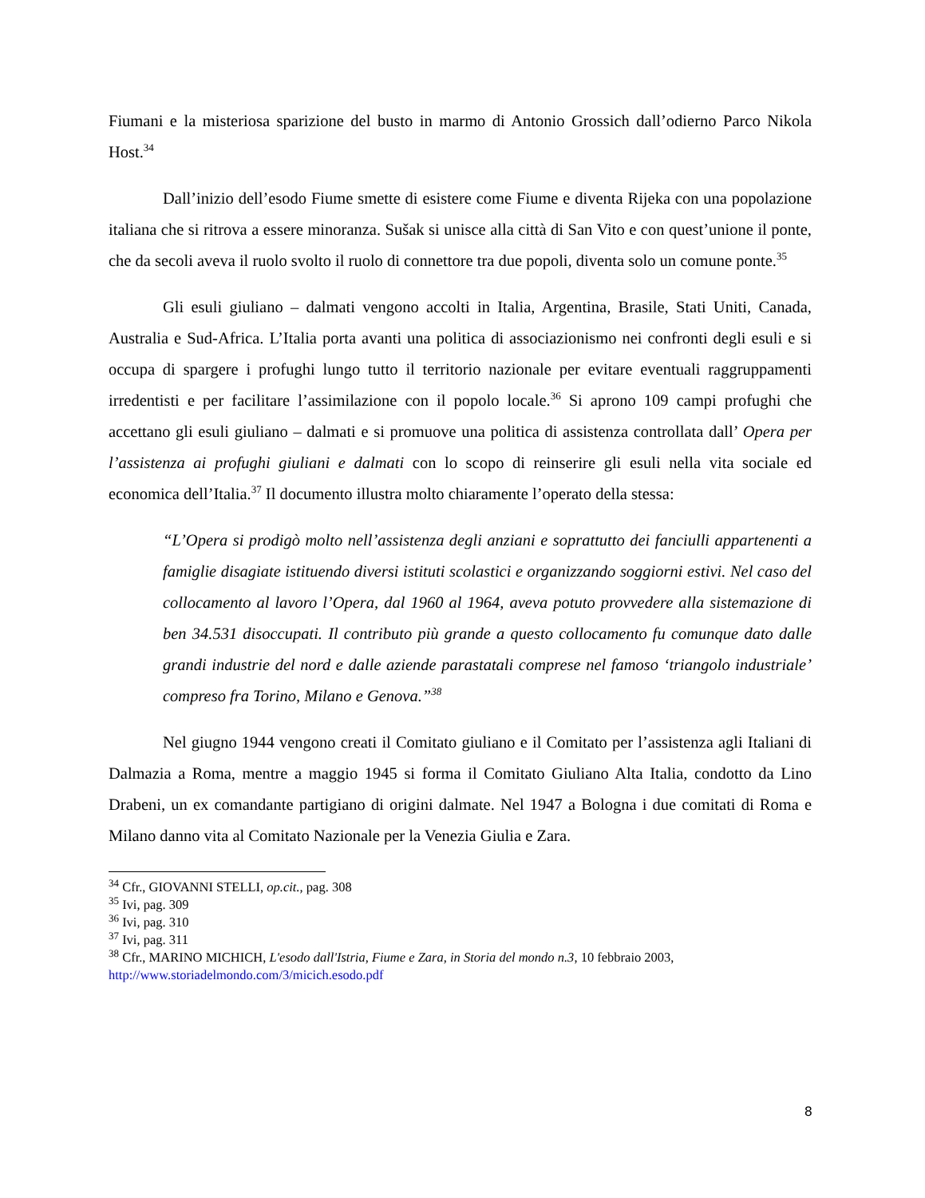Fiumani e la misteriosa sparizione del busto in marmo di Antonio Grossich dall’odierno Parco Nikola Host.<sup>34</sup>
Dall’inizio dell’esodo Fiume smette di esistere come Fiume e diventa Rijeka con una popolazione italiana che si ritrova a essere minoranza. Sušak si unisce alla città di San Vito e con quest’unione il ponte, che da secoli aveva il ruolo svolto il ruolo di connettore tra due popoli, diventa solo un comune ponte.<sup>35</sup>
Gli esuli giuliano – dalmati vengono accolti in Italia, Argentina, Brasile, Stati Uniti, Canada, Australia e Sud-Africa. L’Italia porta avanti una politica di associazionismo nei confronti degli esuli e si occupa di spargere i profughi lungo tutto il territorio nazionale per evitare eventuali raggruppamenti irredentisti e per facilitare l’assimilazione con il popolo locale.<sup>36</sup> Si aprono 109 campi profughi che accettano gli esuli giuliano – dalmati e si promuove una politica di assistenza controllata dall’ Opera per l’assistenza ai profughi giuliani e dalmati con lo scopo di reinserire gli esuli nella vita sociale ed economica dell’Italia.<sup>37</sup> Il documento illustra molto chiaramente l’operato della stessa:
“L’Opera si prodigò molto nell’assistenza degli anziani e soprattutto dei fanciulli appartenenti a famiglie disagiate istituendo diversi istituti scolastici e organizzando soggiorni estivi. Nel caso del collocamento al lavoro l’Opera, dal 1960 al 1964, aveva potuto provvedere alla sistemazione di ben 34.531 disoccupati. Il contributo più grande a questo collocamento fu comunque dato dalle grandi industrie del nord e dalle aziende parastatali comprese nel famoso ‘triangolo industriale’ compreso fra Torino, Milano e Genova.”<sup>38</sup>
Nel giugno 1944 vengono creati il Comitato giuliano e il Comitato per l’assistenza agli Italiani di Dalmazia a Roma, mentre a maggio 1945 si forma il Comitato Giuliano Alta Italia, condotto da Lino Drabeni, un ex comandante partigiano di origini dalmate. Nel 1947 a Bologna i due comitati di Roma e Milano danno vita al Comitato Nazionale per la Venezia Giulia e Zara.
<sup>34</sup> Cfr., GIOVANNI STELLI, op.cit., pag. 308
<sup>35</sup> Ivi, pag. 309
<sup>36</sup> Ivi, pag. 310
<sup>37</sup> Ivi, pag. 311
<sup>38</sup> Cfr., MARINO MICHICH, L'esodo dall'Istria, Fiume e Zara, in Storia del mondo n.3, 10 febbraio 2003, http://www.storiadelmondo.com/3/micich.esodo.pdf
8